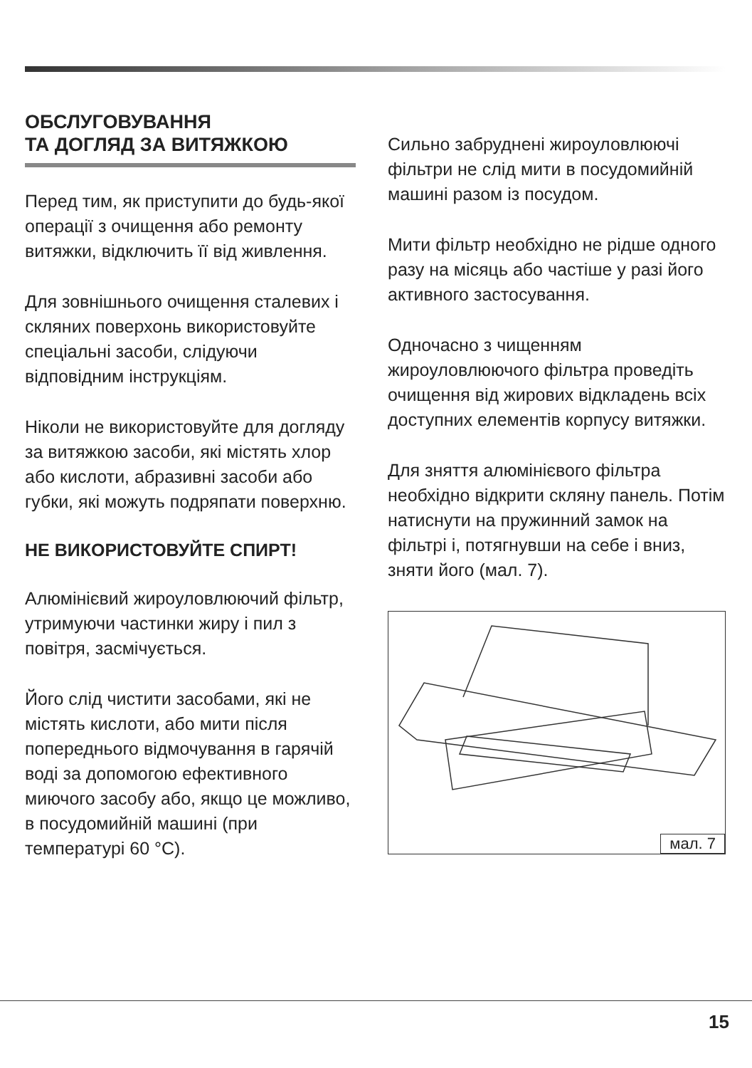ОБСЛУГОВУВАННЯ
ТА ДОГЛЯД ЗА ВИТЯЖКОЮ
Перед тим, як приступити до будь-якої операції з очищення або ремонту витяжки, відключить її від живлення.
Для зовнішнього очищення сталевих і скляних поверхонь використовуйте спеціальні засоби, слідуючи відповідним інструкціям.
Ніколи не використовуйте для догляду за витяжкою засоби, які містять хлор або кислоти, абразивні засоби або губки, які можуть подряпати поверхню.
НЕ ВИКОРИСТОВУЙТЕ СПИРТ!
Алюмінієвий жироуловлюючий фільтр, утримуючи частинки жиру і пил з повітря, засмічується.
Його слід чистити засобами, які не містять кислоти, або мити після попереднього відмочування в гарячій воді за допомогою ефективного миючого засобу або, якщо це можливо, в посудомийній машині (при температурі 60 °C).
Сильно забруднені жироуловлюючі фільтри не слід мити в посудомийній машині разом із посудом.
Мити фільтр необхідно не рідше одного разу на місяць або частіше у разі його активного застосування.
Одночасно з чищенням жироуловлюючого фільтра проведіть очищення від жирових відкладень всіх доступних елементів корпусу витяжки.
Для зняття алюмінієвого фільтра необхідно відкрити скляну панель. Потім натиснути на пружинний замок на фільтрі і, потягнувши на себе і вниз, зняти його (мал. 7).
мал. 7
15